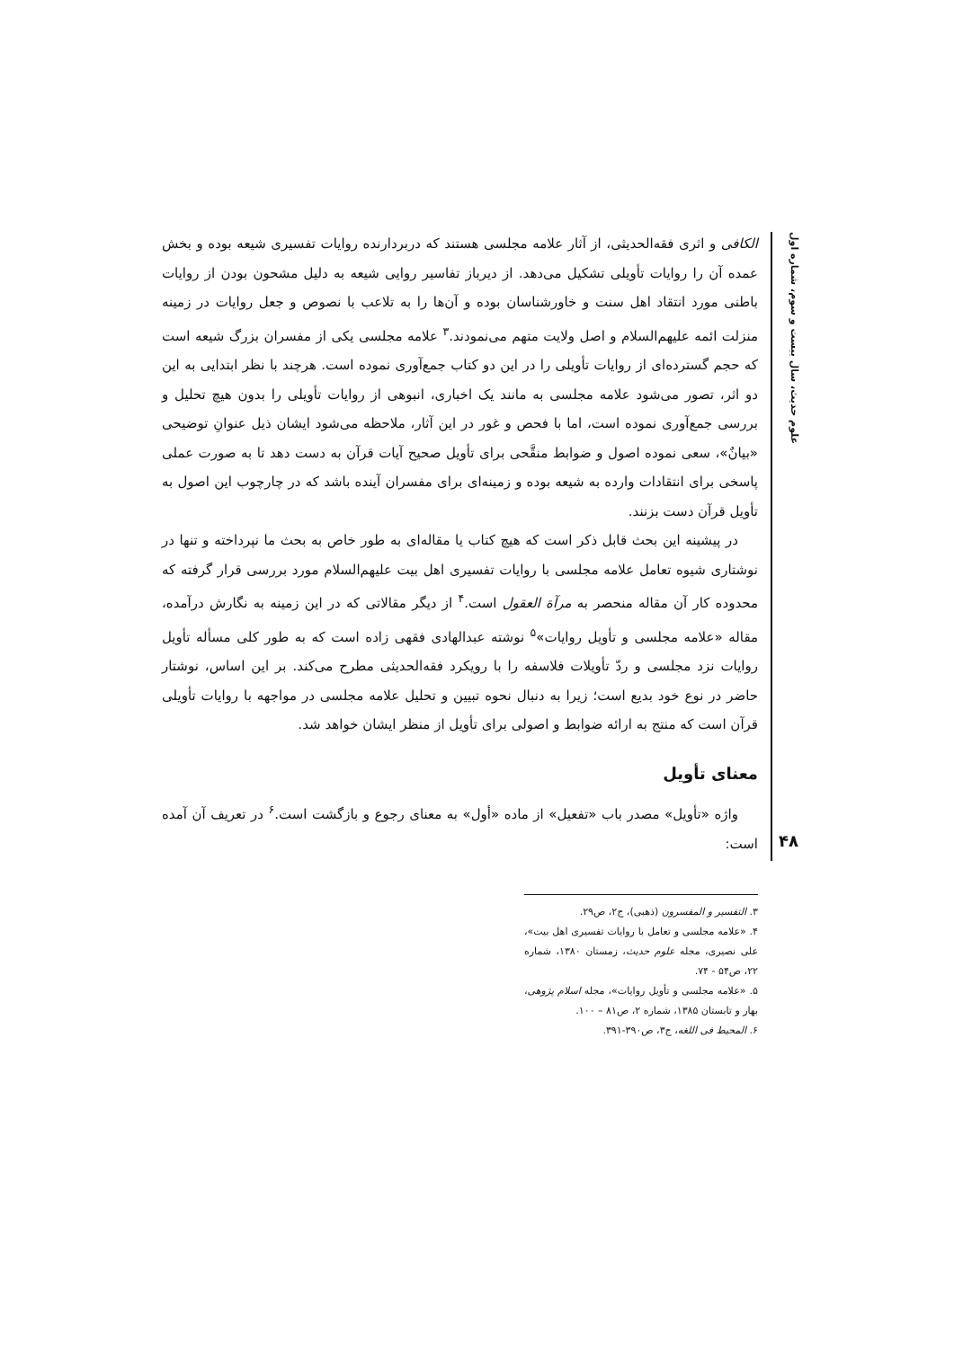علوم حدیث، سال بیست و سوم، شماره اول
الکافی و اثری فقه‌الحدیثی، از آثار علامه مجلسی هستند که دربردارنده روایات تفسیری شیعه بوده و بخش عمده آن را روایات تأویلی تشکیل می‌دهد. از دیرباز تفاسیر روایی شیعه به دلیل مشحون بودن از روایات باطنی مورد انتقاد اهل سنت و خاورشناسان بوده و آن‌ها را به تلاعب با نصوص و جعل روایات در زمینه منزلت ائمه علیهم‌السلام و اصل ولایت متهم می‌نمودند.<sup>۳</sup> علامه مجلسی یکی از مفسران بزرگ شیعه است که حجم گسترده‌ای از روایات تأویلی را در این دو کتاب جمع‌آوری نموده است. هرچند با نظر ابتدایی به این دو اثر، تصور می‌شود علامه مجلسی به مانند یک اخباری، انبوهی از روایات تأویلی را بدون هیچ تحلیل و بررسی جمع‌آوری نموده است، اما با فحص و غور در این آثار، ملاحظه می‌شود ایشان ذیل عنوانِ توضیحی «بیانٌ»، سعی نموده اصول و ضوابط منقَّحی برای تأویل صحیح آیات قرآن به دست دهد تا به صورت عملی پاسخی برای انتقادات وارده به شیعه بوده و زمینه‌ای برای مفسران آینده باشد که در چارچوب این اصول به تأویل قرآن دست بزنند.
در پیشینه این بحث قابل ذکر است که هیچ کتاب یا مقاله‌ای به طور خاص به بحث ما نپرداخته و تنها در نوشتاری شیوه تعامل علامه مجلسی با روایات تفسیری اهل بیت علیهم‌السلام مورد بررسی قرار گرفته که محدوده کار آن مقاله منحصر به مرآة العقول است.<sup>۴</sup> از دیگر مقالاتی که در این زمینه به نگارش درآمده، مقاله «علامه مجلسی و تأویل روایات»<sup>۵</sup> نوشته عبدالهادی فقهی زاده است که به طور کلی مسأله تأویل روایات نزد مجلسی و ردّ تأویلات فلاسفه را با رویکرد فقه‌الحدیثی مطرح می‌کند. بر این اساس، نوشتار حاضر در نوع خود بدیع است؛ زیرا به دنبال نحوه تبیین و تحلیل علامه مجلسی در مواجهه با روایات تأویلی قرآن است که منتج به ارائه ضوابط و اصولی برای تأویل از منظر ایشان خواهد شد.
معنای تأویل
واژه «تأویل» مصدر باب «تفعیل» از ماده «أول» به معنای رجوع و بازگشت است.<sup>۶</sup> در تعریف آن آمده است:
۳. التفسیر و المفسرون (ذهبی)، ج۲، ص۲۹.
۴. «علامه مجلسی و تعامل با روایات تفسیری اهل بیت»، علی نصیری، مجله علوم حدیث، زمستان ۱۳۸۰، شماره ۲۲، ص۵۴ - ۷۴.
۵. «علامه مجلسی و تأویل روایات»، مجله اسلام پژوهی، بهار و تابستان ۱۳۸۵، شماره ۲، ص۸۱ – ۱۰۰.
۶. المحیط فی اللغه، ج۳، ص۳۹۰-۳۹۱.
۴۸